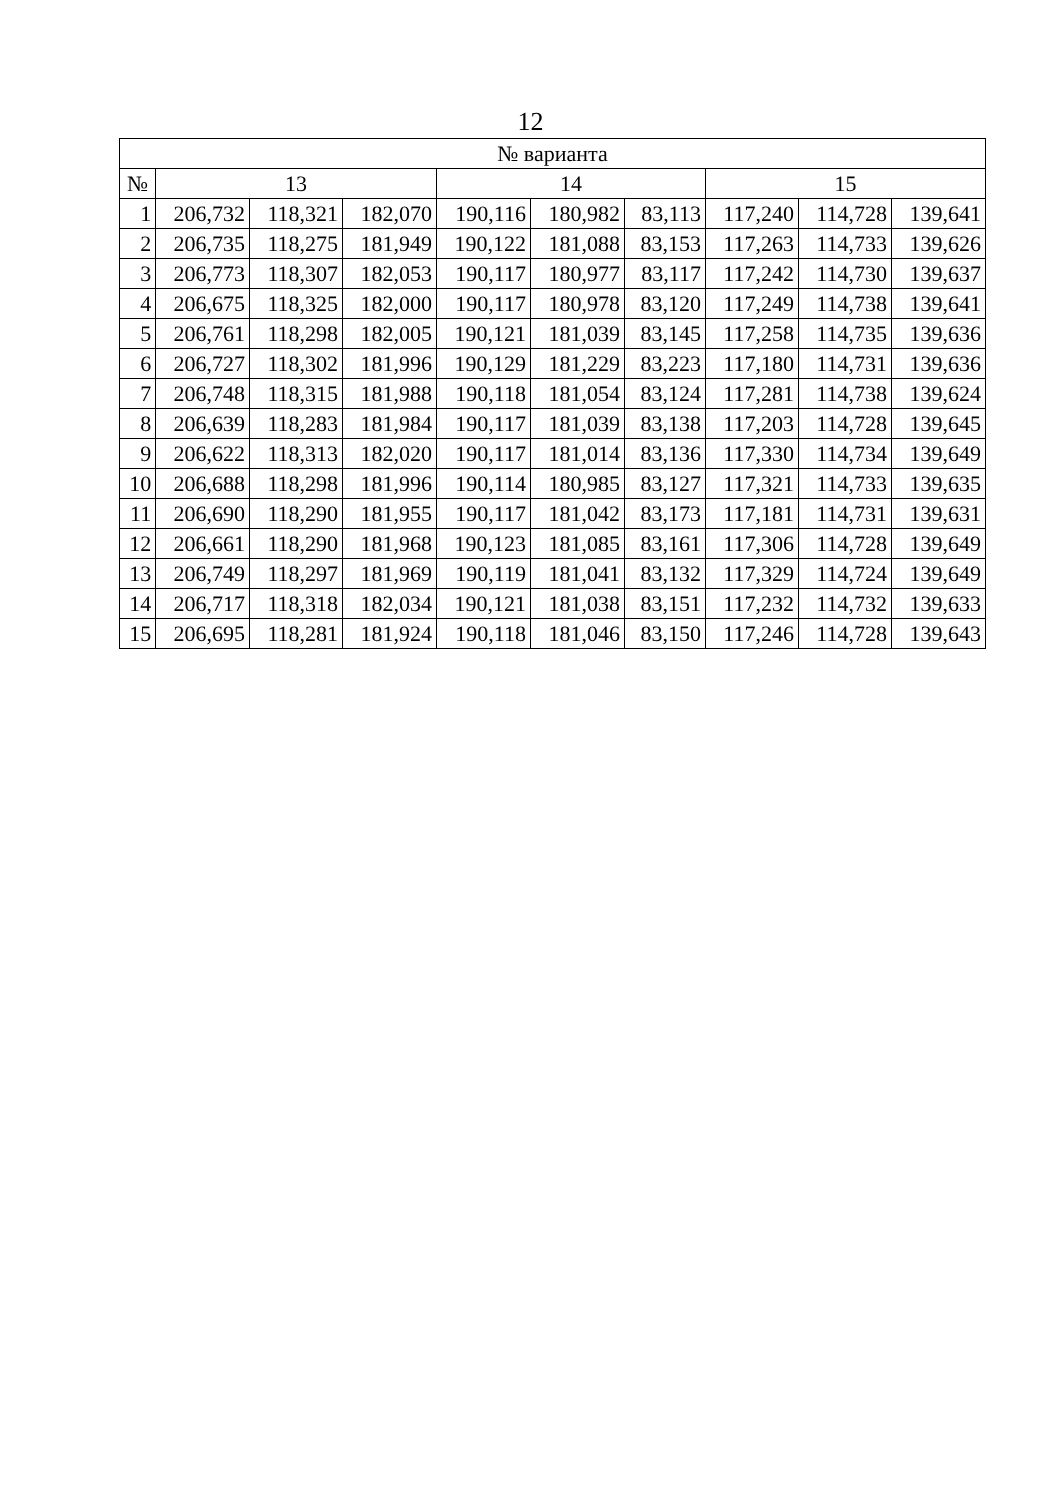12
| № варианта | | | | | | | | | |
| --- | --- | --- | --- | --- | --- | --- | --- | --- | --- |
| № | 13 | | | 14 | | | 15 | | |
| 1 | 206,732 | 118,321 | 182,070 | 190,116 | 180,982 | 83,113 | 117,240 | 114,728 | 139,641 |
| 2 | 206,735 | 118,275 | 181,949 | 190,122 | 181,088 | 83,153 | 117,263 | 114,733 | 139,626 |
| 3 | 206,773 | 118,307 | 182,053 | 190,117 | 180,977 | 83,117 | 117,242 | 114,730 | 139,637 |
| 4 | 206,675 | 118,325 | 182,000 | 190,117 | 180,978 | 83,120 | 117,249 | 114,738 | 139,641 |
| 5 | 206,761 | 118,298 | 182,005 | 190,121 | 181,039 | 83,145 | 117,258 | 114,735 | 139,636 |
| 6 | 206,727 | 118,302 | 181,996 | 190,129 | 181,229 | 83,223 | 117,180 | 114,731 | 139,636 |
| 7 | 206,748 | 118,315 | 181,988 | 190,118 | 181,054 | 83,124 | 117,281 | 114,738 | 139,624 |
| 8 | 206,639 | 118,283 | 181,984 | 190,117 | 181,039 | 83,138 | 117,203 | 114,728 | 139,645 |
| 9 | 206,622 | 118,313 | 182,020 | 190,117 | 181,014 | 83,136 | 117,330 | 114,734 | 139,649 |
| 10 | 206,688 | 118,298 | 181,996 | 190,114 | 180,985 | 83,127 | 117,321 | 114,733 | 139,635 |
| 11 | 206,690 | 118,290 | 181,955 | 190,117 | 181,042 | 83,173 | 117,181 | 114,731 | 139,631 |
| 12 | 206,661 | 118,290 | 181,968 | 190,123 | 181,085 | 83,161 | 117,306 | 114,728 | 139,649 |
| 13 | 206,749 | 118,297 | 181,969 | 190,119 | 181,041 | 83,132 | 117,329 | 114,724 | 139,649 |
| 14 | 206,717 | 118,318 | 182,034 | 190,121 | 181,038 | 83,151 | 117,232 | 114,732 | 139,633 |
| 15 | 206,695 | 118,281 | 181,924 | 190,118 | 181,046 | 83,150 | 117,246 | 114,728 | 139,643 |